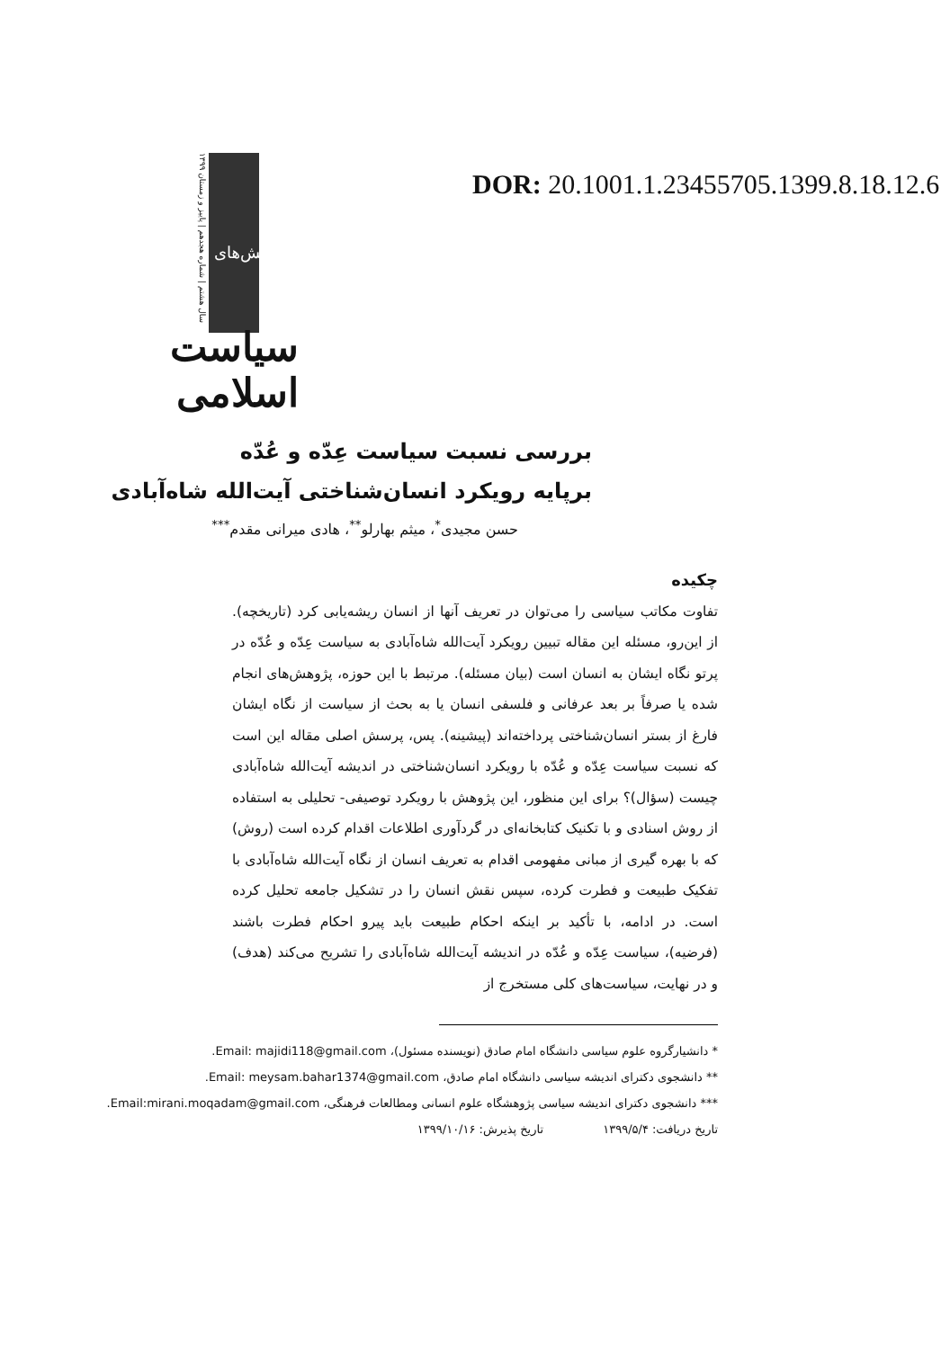DOR: 20.1001.1.23455705.1399.8.18.12.6
سال هشتم | شماره هجدهم | پاییز و زمستان ۱۳۹۹
پژوهش‌های
سیاست اسلامی
بررسی نسبت سیاست عِدّه و عُدّه
برپایه رویکرد انسان‌شناختی آیت‌الله شاه‌آبادی
حسن مجیدی<sup>*</sup>، میثم بهارلو<sup>**</sup>، هادی میرانی مقدم<sup>***</sup>
چکیده
تفاوت مکاتب سیاسی را می‌توان در تعریف آنها از انسان ریشه‌یابی کرد (تاریخچه). از این‌رو، مسئله این مقاله تبیین رویکرد آیت‌الله شاه‌آبادی به سیاست عِدّه و عُدّه در پرتو نگاه ایشان به انسان است (بیان مسئله). مرتبط با این حوزه، پژوهش‌های انجام شده یا صرفاً بر بعد عرفانی و فلسفی انسان یا به بحث از سیاست از نگاه ایشان فارغ از بستر انسان‌شناختی پرداخته‌اند (پیشینه). پس، پرسش اصلی مقاله این است که نسبت سیاست عِدّه و عُدّه با رویکرد انسان‌شناختی در اندیشه آیت‌الله شاه‌آبادی چیست (سؤال)؟ برای این منظور، این پژوهش با رویکرد توصیفی- تحلیلی به استفاده از روش اسنادی و با تکنیک کتابخانه‌ای در گردآوری اطلاعات اقدام کرده است (روش) که با بهره گیری از مبانی مفهومی اقدام به تعریف انسان از نگاه آیت‌الله شاه‌آبادی با تفکیک طبیعت و فطرت کرده، سپس نقش انسان را در تشکیل جامعه تحلیل کرده است. در ادامه، با تأکید بر اینکه احکام طبیعت باید پیرو احکام فطرت باشند (فرضیه)، سیاست عِدّه و عُدّه در اندیشه آیت‌الله شاه‌آبادی را تشریح می‌کند (هدف) و در نهایت، سیاست‌های کلی مستخرج از
* دانشیارگروه علوم سیاسی دانشگاه امام صادق (نویسنده مسئول)، Email: majidi118@gmail.com.
** دانشجوی دکترای اندیشه سیاسی دانشگاه امام صادق، Email: meysam.bahar1374@gmail.com.
*** دانشجوی دکترای اندیشه سیاسی پژوهشگاه علوم انسانی ومطالعات فرهنگی، Email:mirani.moqadam@gmail.com.
تاریخ دریافت: ۱۳۹۹/۵/۴ تاریخ پذیرش: ۱۳۹۹/۱۰/۱۶